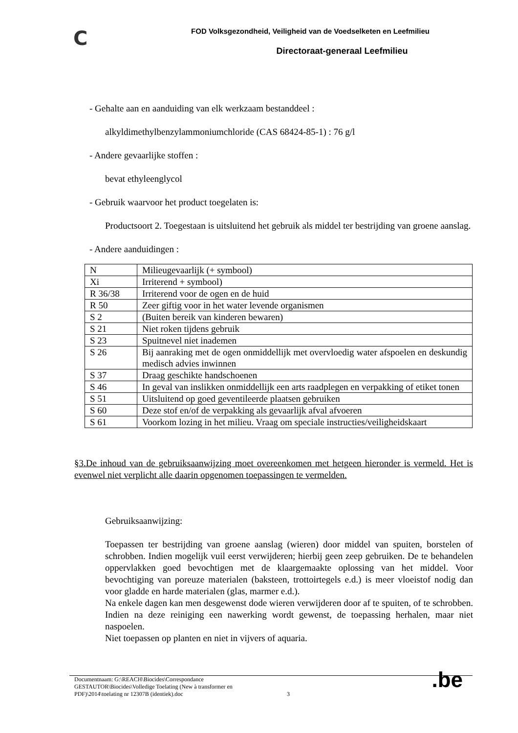C
FOD Volksgezondheid, Veiligheid van de Voedselketen en Leefmilieu
Directoraat-generaal Leefmilieu
- Gehalte aan en aanduiding van elk werkzaam bestanddeel :
alkyldimethylbenzylammoniumchloride (CAS 68424-85-1) : 76 g/l
- Andere gevaarlijke stoffen :
bevat ethyleenglycol
- Gebruik waarvoor het product toegelaten is:
Productsoort 2. Toegestaan is uitsluitend het gebruik als middel ter bestrijding van groene aanslag.
- Andere aanduidingen :
| N | Milieugevaarlijk (+ symbool) |
| Xi | Irriterend + symbool) |
| R 36/38 | Irriterend voor de ogen en de huid |
| R 50 | Zeer giftig voor in het water levende organismen |
| S 2 | (Buiten bereik van kinderen bewaren) |
| S 21 | Niet roken tijdens gebruik |
| S 23 | Spuitnevel niet inademen |
| S 26 | Bij aanraking met de ogen onmiddellijk met overvloedig water afspoelen en deskundig medisch advies inwinnen |
| S 37 | Draag geschikte handschoenen |
| S 46 | In geval van inslikken onmiddellijk een arts raadplegen en verpakking of etiket tonen |
| S 51 | Uitsluitend op goed geventileerde plaatsen gebruiken |
| S 60 | Deze stof en/of de verpakking als gevaarlijk afval afvoeren |
| S 61 | Voorkom lozing in het milieu. Vraag om speciale instructies/veiligheidskaart |
§3.De inhoud van de gebruiksaanwijzing moet overeenkomen met hetgeen hieronder is vermeld. Het is evenwel niet verplicht alle daarin opgenomen toepassingen te vermelden.
Gebruiksaanwijzing:
Toepassen ter bestrijding van groene aanslag (wieren) door middel van spuiten, borstelen of schrobben. Indien mogelijk vuil eerst verwijderen; hierbij geen zeep gebruiken. De te behandelen oppervlakken goed bevochtigen met de klaargemaakte oplossing van het middel. Voor bevochtiging van poreuze materialen (baksteen, trottoirtegels e.d.) is meer vloeistof nodig dan voor gladde en harde materialen (glas, marmer e.d.).
Na enkele dagen kan men desgewenst dode wieren verwijderen door af te spuiten, of te schrobben. Indien na deze reiniging een nawerking wordt gewenst, de toepassing herhalen, maar niet naspoelen.
Niet toepassen op planten en niet in vijvers of aquaria.
Documentnaam: G:\REACH\Biocides\Correspondance GESTAUTOR\Biocides\Volledige Toelating (New à transformer en PDF)\2014\toelating nr 12307B (identiek).doc
3
.be